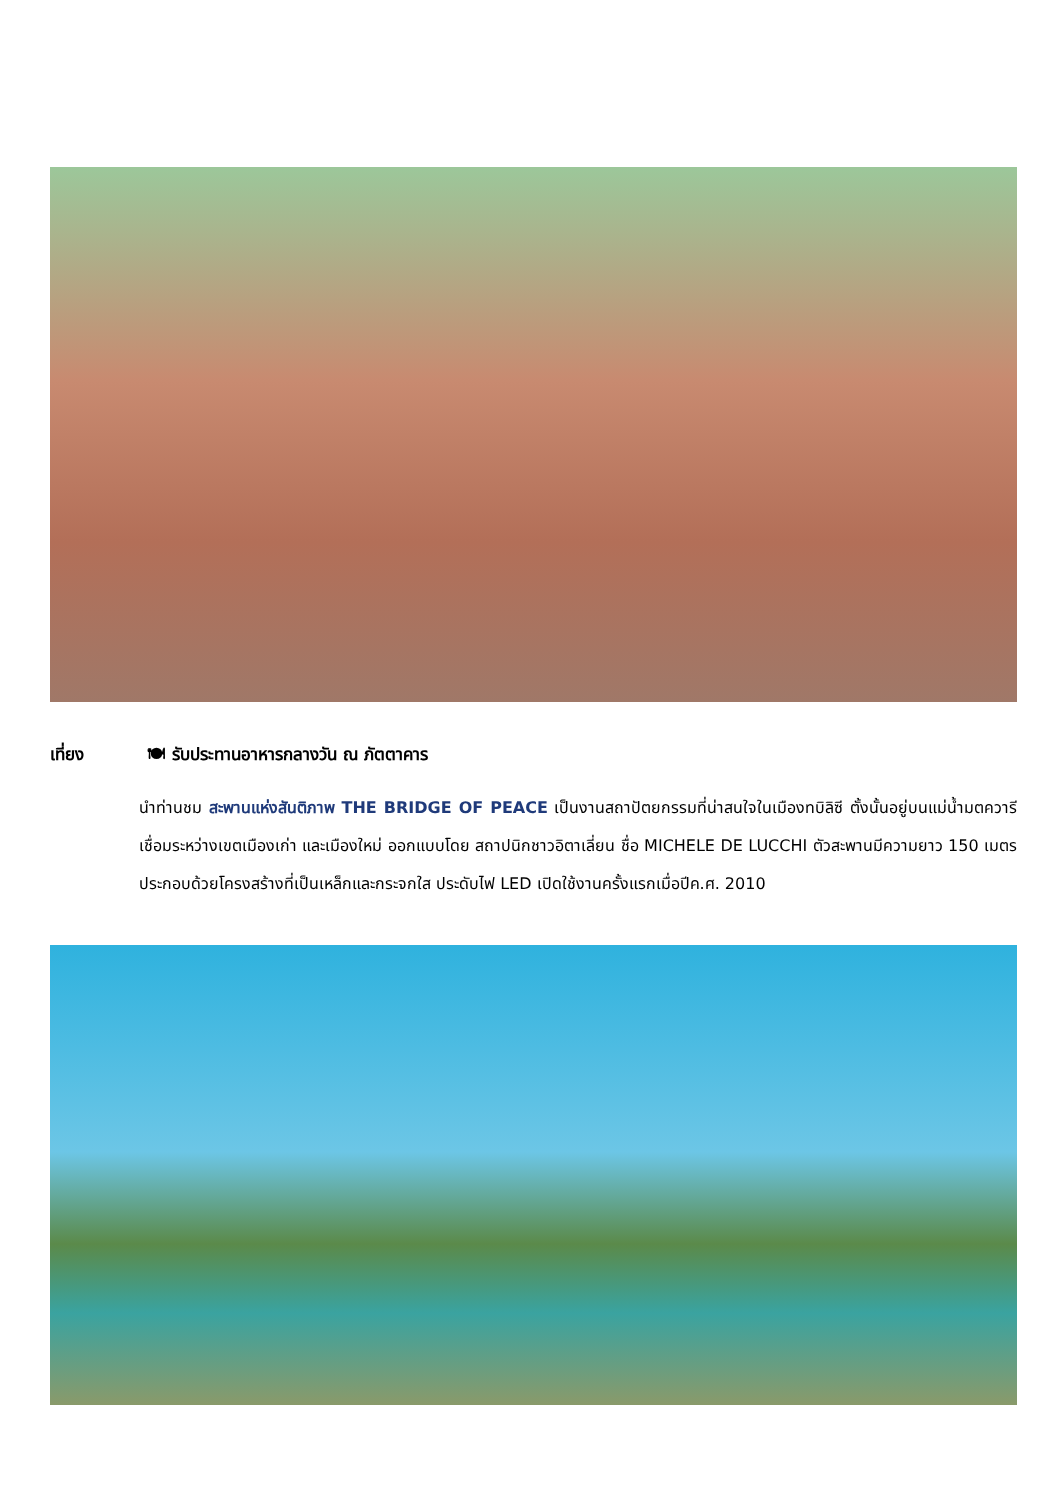เที่ยง 🍽 รับประทานอาหารกลางวัน ณ ภัตตาคาร
นำท่านชม สะพานแห่งสันติภาพ THE BRIDGE OF PEACE เป็นงานสถาปัตยกรรมที่น่าสนใจในเมืองทบิลิซี ตั้งนั้นอยู่บนแม่น้ำมตควารี เชื่อมระหว่างเขตเมืองเก่า และเมืองใหม่ ออกแบบโดย สถาปนิกชาวอิตาเลี่ยน ชื่อ MICHELE DE LUCCHI ตัวสะพานมีความยาว 150 เมตร ประกอบด้วยโครงสร้างที่เป็นเหล็กและกระจกใส ประดับไฟ LED เปิดใช้งานครั้งแรกเมื่อปีค.ศ. 2010